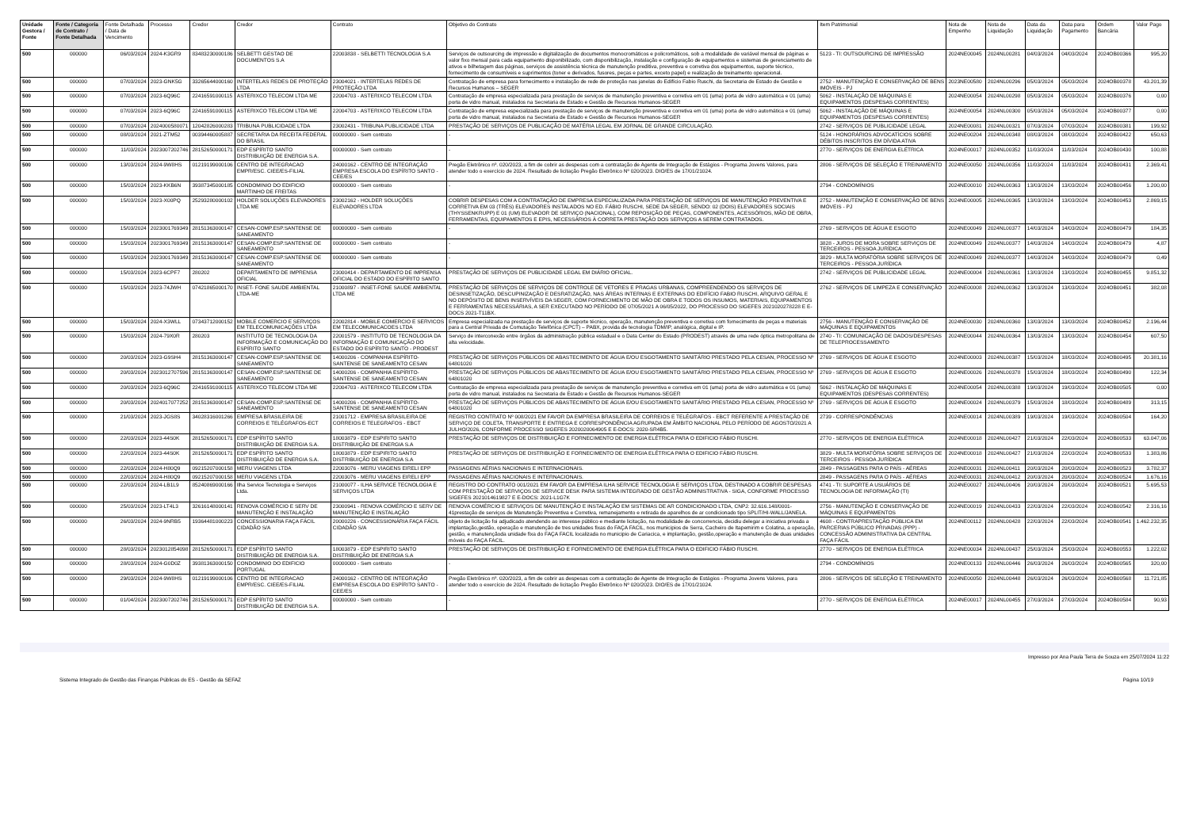| Unidade Gestora / Fonte | Fonte / Categoria de Contrato / Fonte Detalhada | Fonte Detalhada / Data de Vencimento | Processo | Credor | Credor | Contrato | Objetivo do Contrato | Item Patrimonial | Nota de Empenho | Nota de Liquidação | Data da Liquidação | Data para Pagamento | Ordem Bancária | Valor Pago |
| --- | --- | --- | --- | --- | --- | --- | --- | --- | --- | --- | --- | --- | --- | --- |
| 500 | 000000 | 06/03/2024 | 2024-K3GR9 | 83483230000186 | SELBETTI GESTAO DE DOCUMENTOS S.A | 22003838 - SELBETTI TECNOLOGIA S.A | Serviços de outsourcing de impressão e digitalização de documentos monocromáticos e policromáticos, sob a modalidade de variável mensal de páginas e valor fixo mensal para cada equipamento disponibilizado, com disponibilização, instalação e configuração de equipamentos e sistemas de gerenciamento de ativos e bilhetagem das páginas, serviços de assistência técnica de manutenção preditiva, preventiva e corretiva dos equipamentos, suporte técnico, fornecimento de consumíveis e suprimentos (toner e derivados, fusores, peças e partes, exceto papel) e realização de treinamento operacional. | 5123 - TI: OUTSOURCING DE IMPRESSÃO | 2024NE00045 | 2024NL00281 | 04/03/2024 | 04/03/2024 | 2024OB00366 | 995,20 |
| 500 | 000000 | 07/03/2024 | 2023-GNK5G | 33265644000160 | INTERTELAS REDES DE PROTEÇÃO LTDA | 23004021 - INTERTELAS REDES DE PROTEÇÃO LTDA | Contratação de empresa para fornecimento e instalação de rede de proteção nas janelas do Edifício Fabio Ruschi, da Secretaria de Estado de Gestão e Recursos Humanos – SEGER | 2752 - MANUTENÇÃO E CONSERVAÇÃO DE BENS IMÓVEIS - PJ | 2023NE00580 | 2024NL00296 | 05/03/2024 | 05/03/2024 | 2024OB00378 | 43.201,39 |
| 500 | 000000 | 07/03/2024 | 2023-6Q96C | 22416591000115 | ASTERIXCO TELECOM LTDA ME | 22004703 - ASTERIXCO TELECOM LTDA | Contratação de empresa especializada para prestação de serviços de manutenção preventiva e corretiva em 01 (uma) porta de vidro automática e 01 (uma) porta de vidro manual, instalados na Secretaria de Estado e Gestão de Recursos Humanos-SEGER | 5062 - INSTALAÇÃO DE MÁQUINAS E EQUIPAMENTOS (DESPESAS CORRENTES) | 2024NE00054 | 2024NL00298 | 05/03/2024 | 05/03/2024 | 2024OB00376 | 0,00 |
| 500 | 000000 | 07/03/2024 | 2023-6Q96C | 22416591000115 | ASTERIXCO TELECOM LTDA ME | 22004703 - ASTERIXCO TELECOM LTDA | Contratação de empresa especializada para prestação de serviços de manutenção preventiva e corretiva em 01 (uma) porta de vidro automática e 01 (uma) porta de vidro manual, instalados na Secretaria de Estado e Gestão de Recursos Humanos-SEGER | 5062 - INSTALAÇÃO DE MÁQUINAS E EQUIPAMENTOS (DESPESAS CORRENTES) | 2024NE00054 | 2024NL00300 | 05/03/2024 | 05/03/2024 | 2024OB00377 | 0,00 |
| 500 | 000000 | 07/03/2024 | 2024000580071 | 12042826000283 | TRIBUNA PUBLICIDADE LTDA | 23002431 - TRIBUNA PUBLICIDADE LTDA | PRESTAÇÃO DE SERVIÇOS DE PUBLICAÇÃO DE MATÉRIA LEGAL EM JORNAL DE GRANDE CIRCULAÇÃO. | 2742 - SERVIÇOS DE PUBLICIDADE LEGAL | 2024NE00081 | 2024NL00321 | 07/03/2024 | 07/03/2024 | 2024OB00381 | 199,92 |
| 500 | 000000 | 08/03/2024 | 2021-ZTM52 | 00394460005887 | SECRETARIA DA RECEITA FEDERAL DO BRASIL | 00000000 - Sem contrato | - | 5124 - HONORÁRIOS ADVOCATÍCIOS SOBRE DÉBITOS INSCRITOS EM DÍVIDA ATIVA | 2024NE00204 | 2024NL00348 | 08/03/2024 | 08/03/2024 | 2024OB00422 | 650,63 |
| 500 | 000000 | 11/03/2024 | 2023007202746 | 28152650000171 | EDP ESPÍRITO SANTO DISTRIBUIÇÃO DE ENERGIA S.A. | 00000000 - Sem contrato | - | 2770 - SERVIÇOS DE ENERGIA ELÉTRICA | 2024NE00017 | 2024NL00352 | 11/03/2024 | 11/03/2024 | 2024OB00430 | 100,88 |
| 500 | 000000 | 13/03/2024 | 2024-9W8HS | 01219199000106 | CENTRO DE INTEGRACAO EMPR/ESC. CIEE/ES-FILIAL | 24000162 - CENTRO DE INTEGRAÇÃO EMPRESA ESCOLA DO ESPÍRITO SANTO - CEE/ES | Pregão Eletrônico nº. 020/2023, a fim de cobrir as despesas com a contratação de Agente de Integração de Estágios - Programa Jovens Valores, para atender todo o exercício de 2024. Resultado de licitação Pregão Eletrônico Nº 020/2023. DIO/ES de 17/01/21024. | 2806 - SERVIÇOS DE SELEÇÃO E TREINAMENTO | 2024NE00050 | 2024NL00356 | 11/03/2024 | 11/03/2024 | 2024OB00431 | 2.369,41 |
| 500 | 000000 | 15/03/2024 | 2023-KKB6N | 39387345000185 | CONDOMINIO DO EDIFICIO MARTINHO DE FREITAS | 00000000 - Sem contrato | - | 2794 - CONDOMÍNIOS | 2024NE00010 | 2024NL00363 | 13/03/2024 | 13/03/2024 | 2024OB00456 | 1.200,00 |
| 500 | 000000 | 15/03/2024 | 2023-X00PQ | 25293280000102 | HOLDER SOLUÇÕES ELEVADORES LTDA ME | 23002162 - HOLDER SOLUÇÕES ELEVADORES LTDA | COBRIR DESPESAS COM A CONTRATAÇÃO DE EMPRESA ESPECIALIZADA PARA PRESTAÇÃO DE SERVIÇOS DE MANUTENÇÃO PREVENTIVA E CORRETIVA EM 03 (TRÊS) ELEVADORES INSTALADOS NO ED. FÁBIO RUSCHI, SEDE DA SEGER, SENDO: 02 (DOIS) ELEVADORES SOCIAIS (THYSSENKRUPP) E 01 (UM) ELEVADOR DE SERVIÇO (NACIONAL), COM REPOSIÇÃO DE PEÇAS, COMPONENTES, ACESSÓRIOS, MÃO DE OBRA, FERRAMENTAS, EQUIPAMENTOS E EPIS, NECESSÁRIOS À CORRETA PRESTAÇÃO DOS SERVIÇOS A SEREM CONTRATADOS. | 2752 - MANUTENÇÃO E CONSERVAÇÃO DE BENS IMÓVEIS - PJ | 2024NE00005 | 2024NL00365 | 13/03/2024 | 13/03/2024 | 2024OB00453 | 2.869,15 |
| 500 | 000000 | 15/03/2024 | 2023001769349 | 28151363000147 | CESAN-COMP.ESP.SANTENSE DE SANEAMENTO | 00000000 - Sem contrato | - | 2769 - SERVIÇOS DE ÁGUA E ESGOTO | 2024NE00049 | 2024NL00377 | 14/03/2024 | 14/03/2024 | 2024OB00479 | 184,35 |
| 500 | 000000 | 15/03/2024 | 2023001769349 | 28151363000147 | CESAN-COMP.ESP.SANTENSE DE SANEAMENTO | 00000000 - Sem contrato | - | 3828 - JUROS DE MORA SOBRE SERVIÇOS DE TERCEIROS - PESSOA JURÍDICA | 2024NE00049 | 2024NL00377 | 14/03/2024 | 14/03/2024 | 2024OB00479 | 4,87 |
| 500 | 000000 | 15/03/2024 | 2023001769349 | 28151363000147 | CESAN-COMP.ESP.SANTENSE DE SANEAMENTO | 00000000 - Sem contrato | - | 3829 - MULTA MORATÓRIA SOBRE SERVIÇOS DE TERCEIROS - PESSOA JURÍDICA | 2024NE00049 | 2024NL00377 | 14/03/2024 | 14/03/2024 | 2024OB00479 | 0,49 |
| 500 | 000000 | 15/03/2024 | 2023-6CPF7 | 280202 | DEPARTAMENTO DE IMPRENSA OFICIAL | 23000414 - DEPARTAMENTO DE IMPRENSA OFICIAL DO ESTADO DO ESPÍRITO SANTO | PRESTAÇÃO DE SERVIÇOS DE PUBLICIDADE LEGAL EM DIÁRIO OFICIAL. | 2742 - SERVIÇOS DE PUBLICIDADE LEGAL | 2024NE00004 | 2024NL00361 | 13/03/2024 | 13/03/2024 | 2024OB00455 | 9.851,32 |
| 500 | 000000 | 15/03/2024 | 2023-74JWH | 07421865000170 | INSET- FONE SAUDE AMBIENTAL LTDA-ME | 21000897 - INSET-FONE SAUDE AMBIENTAL LTDA ME | PRESTAÇÃO DE SERVIÇOS DE SERVIÇOS DE CONTROLE DE VETORES E PRAGAS URBANAS, COMPREENDENDO OS SERVIÇOS DE DESINSETIZAÇÃO, DESCUPINIZAÇÃO E DESRATIZAÇÃO, NAS ÁREAS INTERNAS E EXTERNAS DO EDIFÍCIO FABIO RUSCHI, ARQUIVO GERAL E NO DEPÓSITO DE BENS INSERVÍVEIS DA SEGER, COM FORNECIMENTO DE MÃO DE OBRA E TODOS OS INSUMOS, MATERIAIS, EQUIPAMENTOS E FERRAMENTAS NECESSÁRIAS, A SER EXECUTADO NO PERÍODO DE 07/05/2021 A 06/05/2022, DO PROCESSO DO SIGEFES 2021020278228 E E-DOCS 2021-T11BX. | 2762 - SERVIÇOS DE LIMPEZA E CONSERVAÇÃO | 2024NE00008 | 2024NL00362 | 13/03/2024 | 13/03/2024 | 2024OB00451 | 382,08 |
| 500 | 000000 | 15/03/2024 | 2024-X3WLL | 07343712000152 | MOBILE COMERCIO E SERVIÇOS EM TELECOMUNICAÇÕES LTDA | 22002814 - MOBILE COMERCIO E SERVICOS EM TELECOMUNICACOES LTDA | Empresa especializada na prestação de serviços de suporte técnico, operação, manutenção preventiva e corretiva com fornecimento de peças e materiais para a Central Privada de Comutação Telefônica (CPCT) – PABX, provida de tecnologia TDM/IP, analógica, digital e IP. | 2756 - MANUTENÇÃO E CONSERVAÇÃO DE MÁQUINAS E EQUIPAMENTOS | 2024NE00030 | 2024NL00360 | 13/03/2024 | 13/03/2024 | 2024OB00452 | 2.196,44 |
| 500 | 000000 | 15/03/2024 | 2024-79X0R | 280203 | INSTITUTO DE TECNOLOGIA DA INFORMAÇÃO E COMUNICAÇÃO DO ESPÍRITO SANTO | 22001579 - INSTITUTO DE TECNOLOGIA DA INFORMAÇÃO E COMUNICAÇÃO DO ESTADO DO ESPÍRITO SANTO - PRODEST | Serviço de interconexão entre órgãos da administração pública estadual e o Data Center do Estado (PRODEST) através de uma rede óptica metropolitana de alta velocidade. | 2740 - TI: COMUNICAÇÃO DE DADOS/DESPESAS DE TELEPROCESSAMENTO | 2024NE00044 | 2024NL00364 | 13/03/2024 | 13/03/2024 | 2024OB00454 | 607,50 |
| 500 | 000000 | 20/03/2024 | 2023-G9SH4 | 28151363000147 | CESAN-COMP.ESP.SANTENSE DE SANEAMENTO | 14000206 - COMPANHIA ESPÍRITO-SANTENSE DE SANEAMENTO CESAN | PRESTAÇÃO DE SERVIÇOS PÚBLICOS DE ABASTECIMENTO DE ÁGUA E/OU ESGOTAMENTO SANITÁRIO PRESTADO PELA CESAN, PROCESSO Nº 64801020 | 2769 - SERVIÇOS DE ÁGUA E ESGOTO | 2024NE00003 | 2024NL00387 | 15/03/2024 | 18/03/2024 | 2024OB00495 | 20.381,16 |
| 500 | 000000 | 20/03/2024 | 2023012707596 | 28151363000147 | CESAN-COMP.ESP.SANTENSE DE SANEAMENTO | 14000206 - COMPANHIA ESPÍRITO-SANTENSE DE SANEAMENTO CESAN | PRESTAÇÃO DE SERVIÇOS PÚBLICOS DE ABASTECIMENTO DE ÁGUA E/OU ESGOTAMENTO SANITÁRIO PRESTADO PELA CESAN, PROCESSO Nº 64801020 | 2769 - SERVIÇOS DE ÁGUA E ESGOTO | 2024NE00026 | 2024NL00378 | 15/03/2024 | 18/03/2024 | 2024OB00490 | 122,34 |
| 500 | 000000 | 20/03/2024 | 2023-6Q96C | 22416591000115 | ASTERIXCO TELECOM LTDA ME | 22004703 - ASTERIXCO TELECOM LTDA | Contratação de empresa especializada para prestação de serviços de manutenção preventiva e corretiva em 01 (uma) porta de vidro automática e 01 (uma) porta de vidro manual, instalados na Secretaria de Estado e Gestão de Recursos Humanos-SEGER | 5062 - INSTALAÇÃO DE MÁQUINAS E EQUIPAMENTOS (DESPESAS CORRENTES) | 2024NE00054 | 2024NL00388 | 19/03/2024 | 19/03/2024 | 2024OB00505 | 0,00 |
| 500 | 000000 | 20/03/2024 | 2024017077252 | 28151363000147 | CESAN-COMP.ESP.SANTENSE DE SANEAMENTO | 14000206 - COMPANHIA ESPÍRITO-SANTENSE DE SANEAMENTO CESAN | PRESTAÇÃO DE SERVIÇOS PÚBLICOS DE ABASTECIMENTO DE ÁGUA E/OU ESGOTAMENTO SANITÁRIO PRESTADO PELA CESAN, PROCESSO Nº 64801020 | 2769 - SERVIÇOS DE ÁGUA E ESGOTO | 2024NE00024 | 2024NL00379 | 15/03/2024 | 18/03/2024 | 2024OB00489 | 313,15 |
| 500 | 000000 | 21/03/2024 | 2023-JGS8S | 34028316001266 | EMPRESA BRASILEIRA DE CORREIOS E TELÉGRAFOS-ECT | 21001712 - EMPRESA BRASILEIRA DE CORREIOS E TELEGRAFOS - EBCT | REGISTRO CONTRATO Nº 008/2021 EM FAVOR DA EMPRESA BRASILEIRA DE CORREIOS E TELÉGRAFOS - EBCT REFERENTE A PRESTAÇÃO DE SERVIÇO DE COLETA, TRANSPORTE E ENTREGA E CORRESPONDÊNCIA AGRUPADA EM ÂMBITO NACIONAL PELO PERÍODO DE AGOSTO/2021 A JULHO/2026, CONFORME PROCESSO SIGEFES 2020020064905 E E-DOCS: 2020-SR4B5. | 2739 - CORRESPONDÊNCIAS | 2024NE00014 | 2024NL00389 | 19/03/2024 | 19/03/2024 | 2024OB00504 | 164,20 |
| 500 | 000000 | 22/03/2024 | 2023-44S0K | 28152650000171 | EDP ESPÍRITO SANTO DISTRIBUIÇÃO DE ENERGIA S.A. | 18003879 - EDP ESPIRITO SANTO DISTRIBUIÇÃO DE ENERGIA S.A | PRESTAÇÃO DE SERVIÇOS DE DISTRIBUIÇÃO E FORNECIMENTO DE ENERGIA ELÉTRICA PARA O EDIFICIO FÁBIO RUSCHI. | 2770 - SERVIÇOS DE ENERGIA ELÉTRICA | 2024NE00018 | 2024NL00427 | 21/03/2024 | 22/03/2024 | 2024OB00533 | 63.047,06 |
| 500 | 000000 | 22/03/2024 | 2023-44S0K | 28152650000171 | EDP ESPÍRITO SANTO DISTRIBUIÇÃO DE ENERGIA S.A. | 18003879 - EDP ESPIRITO SANTO DISTRIBUIÇÃO DE ENERGIA S.A | PRESTAÇÃO DE SERVIÇOS DE DISTRIBUIÇÃO E FORNECIMENTO DE ENERGIA ELÉTRICA PARA O EDIFICIO FÁBIO RUSCHI. | 3829 - MULTA MORATÓRIA SOBRE SERVIÇOS DE TERCEIROS - PESSOA JURÍDICA | 2024NE00018 | 2024NL00427 | 21/03/2024 | 22/03/2024 | 2024OB00533 | 1.383,86 |
| 500 | 000000 | 22/03/2024 | 2024-H80Q9 | 09215207000158 | MERU VIAGENS LTDA | 22003076 - MERU VIAGENS EIRELI EPP | PASSAGENS AÉRIAS NACIONAIS E INTERNACIONAIS. | 2849 - PASSAGENS PARA O PAÍS - AÉREAS | 2024NE00031 | 2024NL00411 | 20/03/2024 | 20/03/2024 | 2024OB00523 | 3.782,37 |
| 500 | 000000 | 22/03/2024 | 2024-H80Q9 | 09215207000158 | MERU VIAGENS LTDA | 22003076 - MERU VIAGENS EIRELI EPP | PASSAGENS AÉRIAS NACIONAIS E INTERNACIONAIS. | 2849 - PASSAGENS PARA O PAÍS - AÉREAS | 2024NE00031 | 2024NL00412 | 20/03/2024 | 20/03/2024 | 2024OB00524 | 1.676,16 |
| 500 | 000000 | 22/03/2024 | 2024-LB1L9 | 85240869000166 | Ilha Service Tecnologia e Serviços Ltda. | 21000077 - ILHA SERVICE TECNOLOGIA E SERVIÇOS LTDA | REGISTRO DO CONTRATO 001/2021 EM FAVOR DA EMPRESA ILHA SERVICE TECNOLOGIA E SERVIÇOS LTDA, DESTINADO A COBRIR DESPESAS COM PRESTAÇÃO DE SERVIÇOS DE SERVICE DESK PARA SISTEMA INTEGRADO DE GESTÃO ADMINISTRATIVA - SIGA, CONFORME PROCESSO SIGEFES 2021014619827 E E-DOCS: 2021-L1G7K | 4741 - TI: SUPORTE A USUÁRIOS DE TECNOLOGIA DE INFORMAÇÃO (TI) | 2024NE00027 | 2024NL00406 | 20/03/2024 | 20/03/2024 | 2024OB00521 | 5.695,53 |
| 500 | 000000 | 25/03/2024 | 2023-LT4L3 | 32616148000141 | RENOVA COMÉRCIO E SERV DE MANUTENÇÃO E INSTALAÇÃO | 23000941 - RENOVA COMÉRCIO E SERV DE MANUTENÇÃO E INSTALAÇÃO | RENOVA COMÉRCIO E SERVIÇOS DE MANUTENÇÃO E INSTALAÇÃO EM SISTEMAS DE AR CONDICIONADO LTDA, CNPJ: 32.616.148/0001-41prestação de serviços de Manutenção Preventiva e Corretiva, remanejamento e retirada de aparelhos de ar condicionado tipo SPLIT/HI-WALL/JANELA. | 2756 - MANUTENÇÃO E CONSERVAÇÃO DE MÁQUINAS E EQUIPAMENTOS | 2024NE00019 | 2024NL00433 | 22/03/2024 | 22/03/2024 | 2024OB00542 | 2.316,16 |
| 500 | 000000 | 26/03/2024 | 2024-9NRB5 | 19364481000223 | CONCESSIONARIA FAÇA FÁCIL CIDADÃO S/A | 20000226 - CONCESSIONÁRIA FAÇA FÁCIL CIDADÃO S/A | objeto de licitação foi adjudicado atendendo ao interesse público e mediante licitação, na modalidade de concorrencia, decidiu delegar a iniciativa privada a implantação,gestão, operação e manutenção de tres unidades fixas do FAÇA FACIL, nos municipios de Serra, Cacheiro de Itapemirim e Colatina, a operação, gestão, e manutençãoda unidade fixa do FAÇA FACIL localizada no municipio de Cariacica, e implantação, gestão,operação e manutenção de duas unidades móveis do FAÇA FACIL. | 4608 - CONTRAPRESTAÇÃO PÚBLICA EM PARCERIAS PÚBLICO PRIVADAS (PPP) - CONCESSÃO ADMINISTRATIVA DA CENTRAL FAÇA FÁCIL | 2024NE00112 | 2024NL00428 | 22/03/2024 | 22/03/2024 | 2024OB00541 | 1.462.232,35 |
| 500 | 000000 | 28/03/2024 | 2023012854098 | 28152650000171 | EDP ESPÍRITO SANTO DISTRIBUIÇÃO DE ENERGIA S.A. | 18003879 - EDP ESPIRITO SANTO DISTRIBUIÇÃO DE ENERGIA S.A | PRESTAÇÃO DE SERVIÇOS DE DISTRIBUIÇÃO E FORNECIMENTO DE ENERGIA ELÉTRICA PARA O EDIFICIO FÁBIO RUSCHI. | 2770 - SERVIÇOS DE ENERGIA ELÉTRICA | 2024NE00034 | 2024NL00437 | 25/03/2024 | 25/03/2024 | 2024OB00553 | 1.222,02 |
| 500 | 000000 | 28/03/2024 | 2024-G0D0Z | 39381363000150 | CONDOMINIO DO EDIFICIO PORTUGAL | 00000000 - Sem contrato | - | 2794 - CONDOMÍNIOS | 2024NE00133 | 2024NL00446 | 26/03/2024 | 26/03/2024 | 2024OB00565 | 320,00 |
| 500 | 000000 | 29/03/2024 | 2024-9W8HS | 01219199000106 | CENTRO DE INTEGRACAO EMPR/ESC. CIEE/ES-FILIAL | 24000162 - CENTRO DE INTEGRAÇÃO EMPRESA ESCOLA DO ESPÍRITO SANTO - CEE/ES | Pregão Eletrônico nº. 020/2023, a fim de cobrir as despesas com a contratação de Agente de Integração de Estágios - Programa Jovens Valores, para atender todo o exercício de 2024. Resultado de licitação Pregão Eletrônico Nº 020/2023. DIO/ES de 17/01/21024. | 2806 - SERVIÇOS DE SELEÇÃO E TREINAMENTO | 2024NE00050 | 2024NL00448 | 26/03/2024 | 26/03/2024 | 2024OB00568 | 11.721,85 |
| 500 | 000000 | 01/04/2024 | 2023007202746 | 28152650000171 | EDP ESPÍRITO SANTO DISTRIBUIÇÃO DE ENERGIA S.A. | 00000000 - Sem contrato | - | 2770 - SERVIÇOS DE ENERGIA ELÉTRICA | 2024NE00017 | 2024NL00455 | 27/03/2024 | 27/03/2024 | 2024OB00584 | 90,93 |
Impresso por Ana Paula Terra de Souza em 25/07/2024 11:22
Sistema Integrado de Gestão das Finanças Públicas do ES - Gestão da SEFAZ Página 10/19